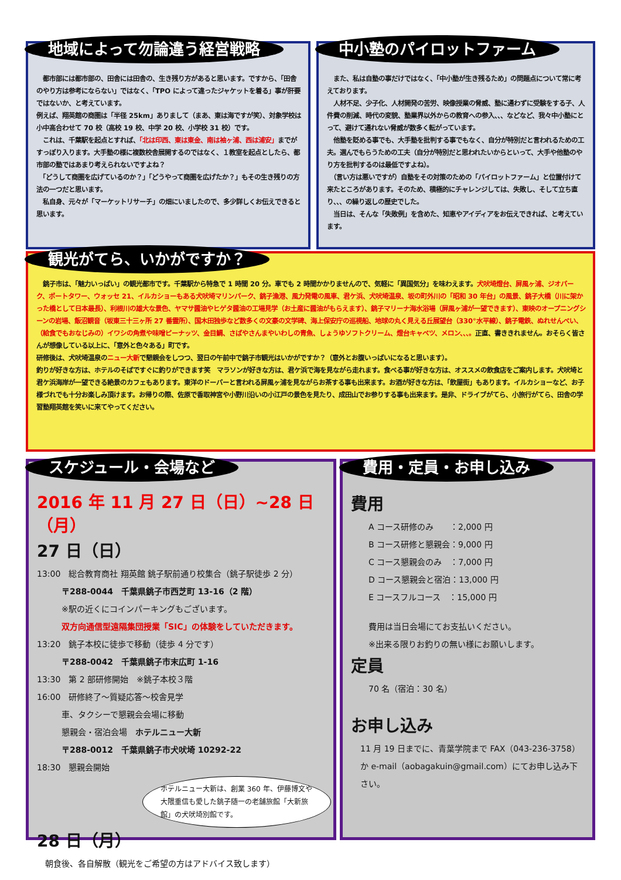地域によって勿論違う経営戦略
　都市部には都市部の、田舎には田舎の、生き残り方があると思います。ですから、「田舎のやり方は参考にならない」ではなく、「TPO によって違ったジャケットを着る」事が肝要ではないか、と考えています。
例えば、翔英館の商圏は「半径 25km」ありまして（まあ、東は海ですが笑）、対象学校は小中高合わせて 70 校（高校 19 校、中学 20 校、小学校 31 校）です。
　これは、千葉駅を起点とすれば、「北は印西、東は東金、南は袖ヶ浦、西は浦安」までがすっぽり入ります。大手塾の様に複数校舎展開するのではなく、１教室を起点としたら、都市部の塾ではあまり考えられないですよね？
　「どうして商圏を広げているのか？」「どうやって商圏を広げたか？」もその生き残りの方法の一つだと思います。
　私自身、元々が「マーケットリサーチ」の畑にいましたので、多少詳しくお伝えできると思います。
中小塾のパイロットファーム
　また、私は自塾の事だけではなく、「中小塾が生き残るため」の問題点について常に考えております。
　人材不足、少子化、人材開発の苦労、映像授業の脅威、塾に通わずに受験をする子、人件費の削減、時代の変貌、塾業界以外からの教育への参入、、、などなど、我々中小塾にとって、避けて通れない脅威が数多く転がっています。
　他塾を貶める事でも、大手塾を批判する事でもなく、自分が特別だと言われるための工夫。選んでもらうための工夫（自分が特別だと思われたいからといって、大手や他塾のやり方を批判するのは最低ですよね）。
　（言い方は悪いですが）自塾をその対策のための「パイロットファーム」と位置付けて来たところがあります。そのため、積極的にチャレンジしては、失敗し、そして立ち直り、、、の繰り返しの歴史でした。
　当日は、そんな「失敗例」を含めた、知恵やアイディアをお伝えできれば、と考えています。
観光がてら、いかがですか？
　銚子市は、「魅力いっぱい」の観光都市です。千葉駅から特急で 1 時間 20 分。車でも 2 時間かかりませんので、気軽に「異国気分」を味わえます。犬吠埼燈台、屏風ヶ浦、ジオパーク、ポートタワー、ウォッセ 21、イルカショーもある犬吠埼マリンパーク、銚子漁港、風力発電の風車、君ケ浜、犬吠埼温泉、坂の町外川の「昭和 30 年台」の風景、銚子大橋（川に架かった橋として日本最長）、利根川の雄大な景色、ヤマサ醤油やヒゲタ醤油の工場見学（お土産に醤油がもらえます）、銚子マリーナ海水浴場（屏風ヶ浦が一望できます）、東映のオープニングシーンの岩場、飯沼観音（坂東三十三ヶ所 27 番霊所）、国木田独歩など数多くの文豪の文学碑、海上保安庁の巡視船、地球の丸く見える丘展望台（330°水平線）、銚子電鉄、ぬれせんべい、（給食でもおなじみの）イワシの角煮や味噌ピーナッツ、金目鯛、さばやさんまやいわしの青魚、しょうゆソフトクリーム、燈台キャベツ、メロン、、、。正直、書ききれません。おそらく皆さんが想像している以上に、「意外と色々ある」町です。
研修後は、犬吠埼温泉のニュー大新で懇親会をしつつ、翌日の午前中で銚子市観光はいかがですか？（意外とお腹いっぱいになると思います）。
釣りが好きな方は、ホテルのそばですぐに釣りができます笑　マラソンが好きな方は、君ケ浜で海を見ながら走れます。食べる事が好きな方は、オススメの飲食店をご案内します。犬吠埼と君ケ浜海岸が一望できる絶景のカフェもあります。東洋のドーバーと言われる屏風ヶ浦を見ながらお茶する事も出来ます。お酒が好きな方は、「飲屋街」もあります。イルカショーなど、お子様づれでも十分お楽しみ頂けます。お帰りの際、佐原で香取神宮や小野川沿いの小江戸の景色を見たり、成田山でお参りする事も出来ます。是非、ドライブがてら、小旅行がてら、田舎の学習塾翔英館を笑いに来てやってください。
スケジュール・会場など
2016 年 11 月 27 日（日）~28 日（月）
27 日（日）
13:00　総合教育商社 翔英館 銚子駅前通り校集合（銚子駅徒歩 2 分）
　　　〒288-0044　千葉県銚子市西芝町 13-16（2 階）
　　　※駅の近くにコインパーキングもございます。
　　　双方向通信型遠隔集団授業「SIC」の体験をしていただきます。
13:20　銚子本校に徒歩で移動（徒歩 4 分です）
　　　〒288-0042　千葉県銚子市末広町 1-16
13:30　第 2 部研修開始　※銚子本校３階
16:00　研修終了～質疑応答～校舎見学
　　　車、タクシーで懇親会会場に移動
　　　懇親会・宿泊会場　ホテルニュー大新
　　　〒288-0012　千葉県銚子市犬吠埼 10292-22
18:30　懇親会開始
ホテルニュー大新は、創業 360 年、伊藤博文や大隈重信も愛した銚子随一の老舗旅館「大新旅館」の犬吠埼別館です。
28 日（月）
　朝食後、各自解散（観光をご希望の方はアドバイス致します）
費用・定員・お申し込み
費用
A コース研修のみ　　：2,000 円
B コース研修と懇親会：9,000 円
C コース懇親会のみ　：7,000 円
D コース懇親会と宿泊：13,000 円
E コースフルコース　：15,000 円
費用は当日会場にてお支払いください。
※出来る限りお釣りの無い様にお願いします。
定員
70 名（宿泊：30 名）
お申し込み
11 月 19 日までに、青葉学院まで FAX（043-236-3758）か e-mail（aobagakuin@gmail.com）にてお申し込み下さい。